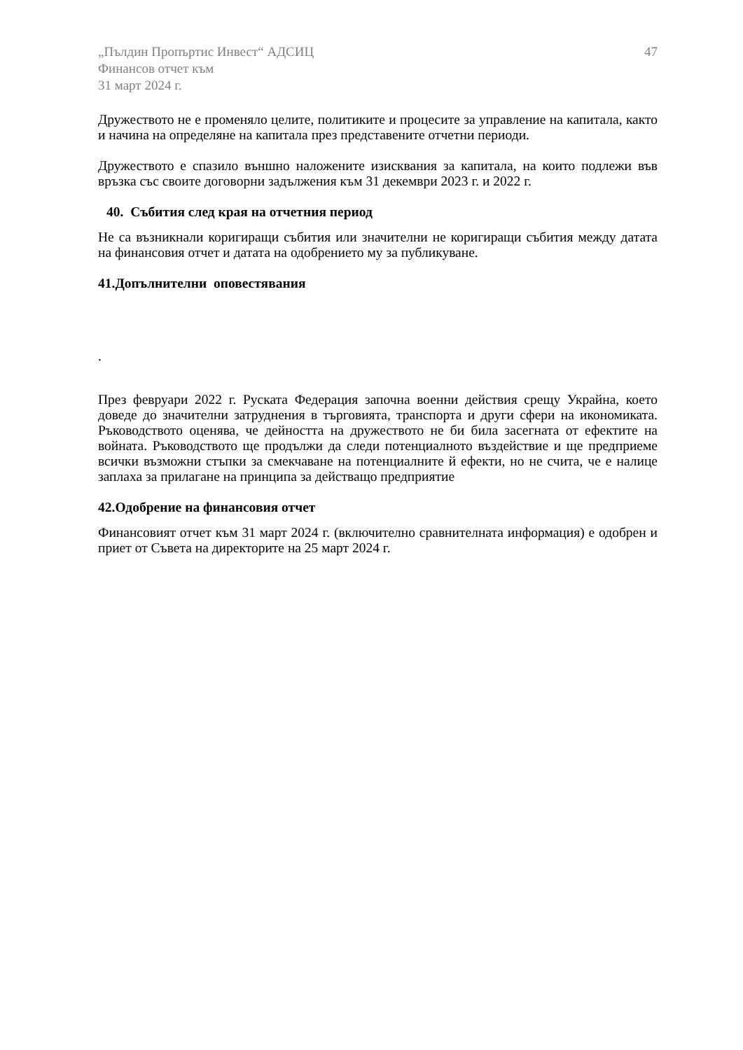„Пълдин Пропъртис Инвест“ АДСИЦ
Финансов отчет към
31 март 2024 г.
47
Дружеството не е променяло целите, политиките и процесите за управление на капитала, както и начина на определяне на капитала през представените отчетни периоди.
Дружеството е спазило външно наложените изисквания за капитала, на които подлежи във връзка със своите договорни задължения към 31 декември 2023 г. и 2022 г.
40. Събития след края на отчетния период
Не са възникнали коригиращи събития или значителни не коригиращи събития между датата на финансовия отчет и датата на одобрението му за публикуване.
41.Допълнителни оповестявания
.
През февруари 2022 г. Руската Федерация започна военни действия срещу Украйна, което доведе до значителни затруднения в търговията, транспорта и други сфери на икономиката. Ръководството оценява, че дейността на дружеството не би била засегната от ефектите на войната. Ръководството ще продължи да следи потенциалното въздействие и ще предприеме всички възможни стъпки за смекчаване на потенциалните й ефекти, но не счита, че е налице заплаха за прилагане на принципа за действащо предприятие
42.Одобрение на финансовия отчет
Финансовият отчет към 31 март 2024 г. (включително сравнителната информация) е одобрен и приет от Съвета на директорите на 25 март 2024 г.